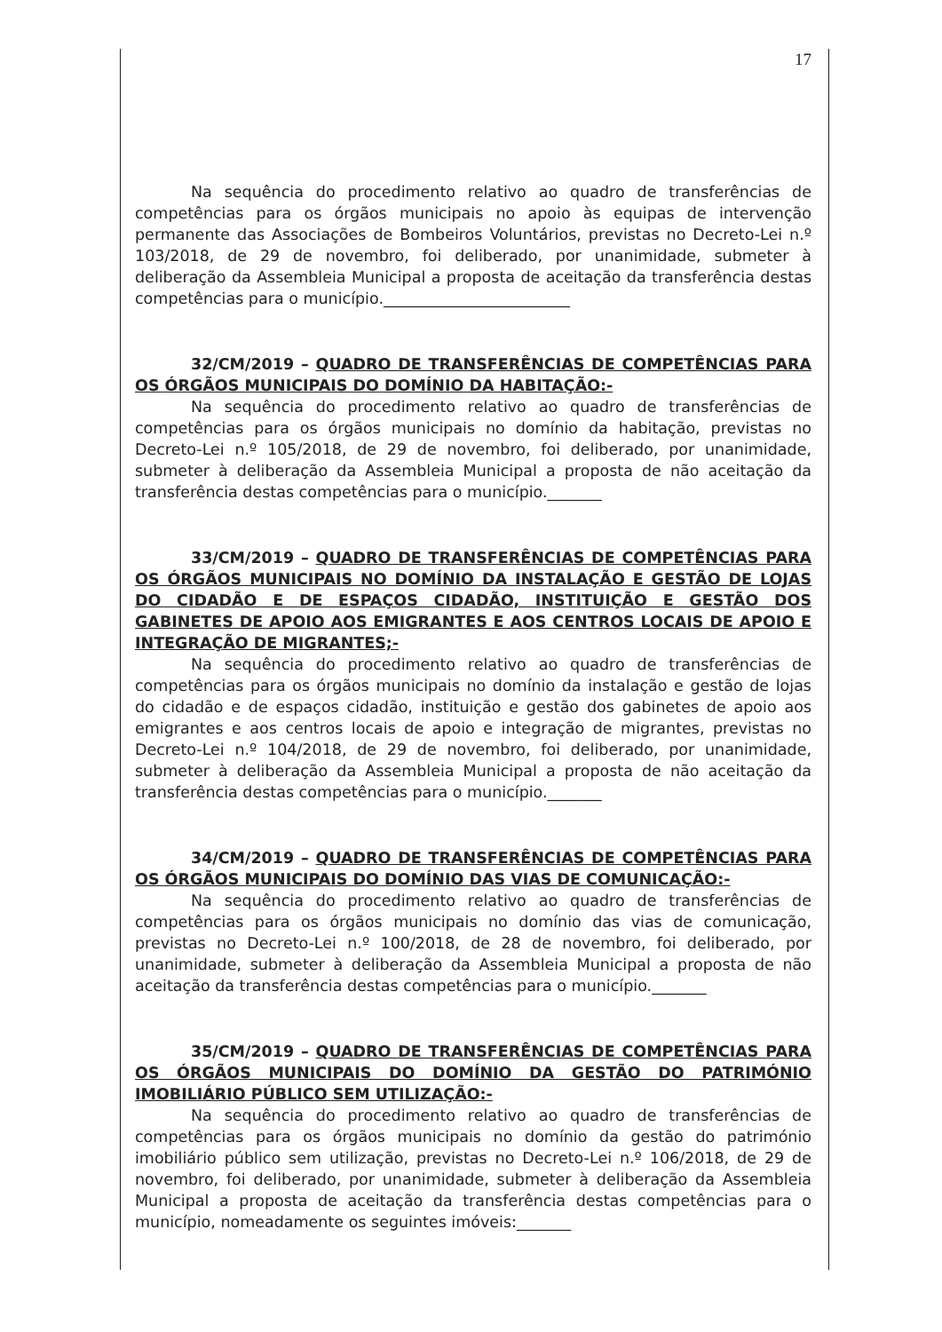17
Na sequência do procedimento relativo ao quadro de transferências de competências para os órgãos municipais no apoio às equipas de intervenção permanente das Associações de Bombeiros Voluntários, previstas no Decreto-Lei n.º 103/2018, de 29 de novembro, foi deliberado, por unanimidade, submeter à deliberação da Assembleia Municipal a proposta de aceitação da transferência destas competências para o município.________________________
32/CM/2019 – QUADRO DE TRANSFERÊNCIAS DE COMPETÊNCIAS PARA OS ÓRGÃOS MUNICIPAIS DO DOMÍNIO DA HABITAÇÃO:-
Na sequência do procedimento relativo ao quadro de transferências de competências para os órgãos municipais no domínio da habitação, previstas no Decreto-Lei n.º 105/2018, de 29 de novembro, foi deliberado, por unanimidade, submeter à deliberação da Assembleia Municipal a proposta de não aceitação da transferência destas competências para o município._______
33/CM/2019 – QUADRO DE TRANSFERÊNCIAS DE COMPETÊNCIAS PARA OS ÓRGÃOS MUNICIPAIS NO DOMÍNIO DA INSTALAÇÃO E GESTÃO DE LOJAS DO CIDADÃO E DE ESPAÇOS CIDADÃO, INSTITUIÇÃO E GESTÃO DOS GABINETES DE APOIO AOS EMIGRANTES E AOS CENTROS LOCAIS DE APOIO E INTEGRAÇÃO DE MIGRANTES;-
Na sequência do procedimento relativo ao quadro de transferências de competências para os órgãos municipais no domínio da instalação e gestão de lojas do cidadão e de espaços cidadão, instituição e gestão dos gabinetes de apoio aos emigrantes e aos centros locais de apoio e integração de migrantes, previstas no Decreto-Lei n.º 104/2018, de 29 de novembro, foi deliberado, por unanimidade, submeter à deliberação da Assembleia Municipal a proposta de não aceitação da transferência destas competências para o município._______
34/CM/2019 – QUADRO DE TRANSFERÊNCIAS DE COMPETÊNCIAS PARA OS ÓRGÃOS MUNICIPAIS DO DOMÍNIO DAS VIAS DE COMUNICAÇÃO:-
Na sequência do procedimento relativo ao quadro de transferências de competências para os órgãos municipais no domínio das vias de comunicação, previstas no Decreto-Lei n.º 100/2018, de 28 de novembro, foi deliberado, por unanimidade, submeter à deliberação da Assembleia Municipal a proposta de não aceitação da transferência destas competências para o município._______
35/CM/2019 – QUADRO DE TRANSFERÊNCIAS DE COMPETÊNCIAS PARA OS ÓRGÃOS MUNICIPAIS DO DOMÍNIO DA GESTÃO DO PATRIMÓNIO IMOBILIÁRIO PÚBLICO SEM UTILIZAÇÃO:-
Na sequência do procedimento relativo ao quadro de transferências de competências para os órgãos municipais no domínio da gestão do património imobiliário público sem utilização, previstas no Decreto-Lei n.º 106/2018, de 29 de novembro, foi deliberado, por unanimidade, submeter à deliberação da Assembleia Municipal a proposta de aceitação da transferência destas competências para o município, nomeadamente os seguintes imóveis:_______